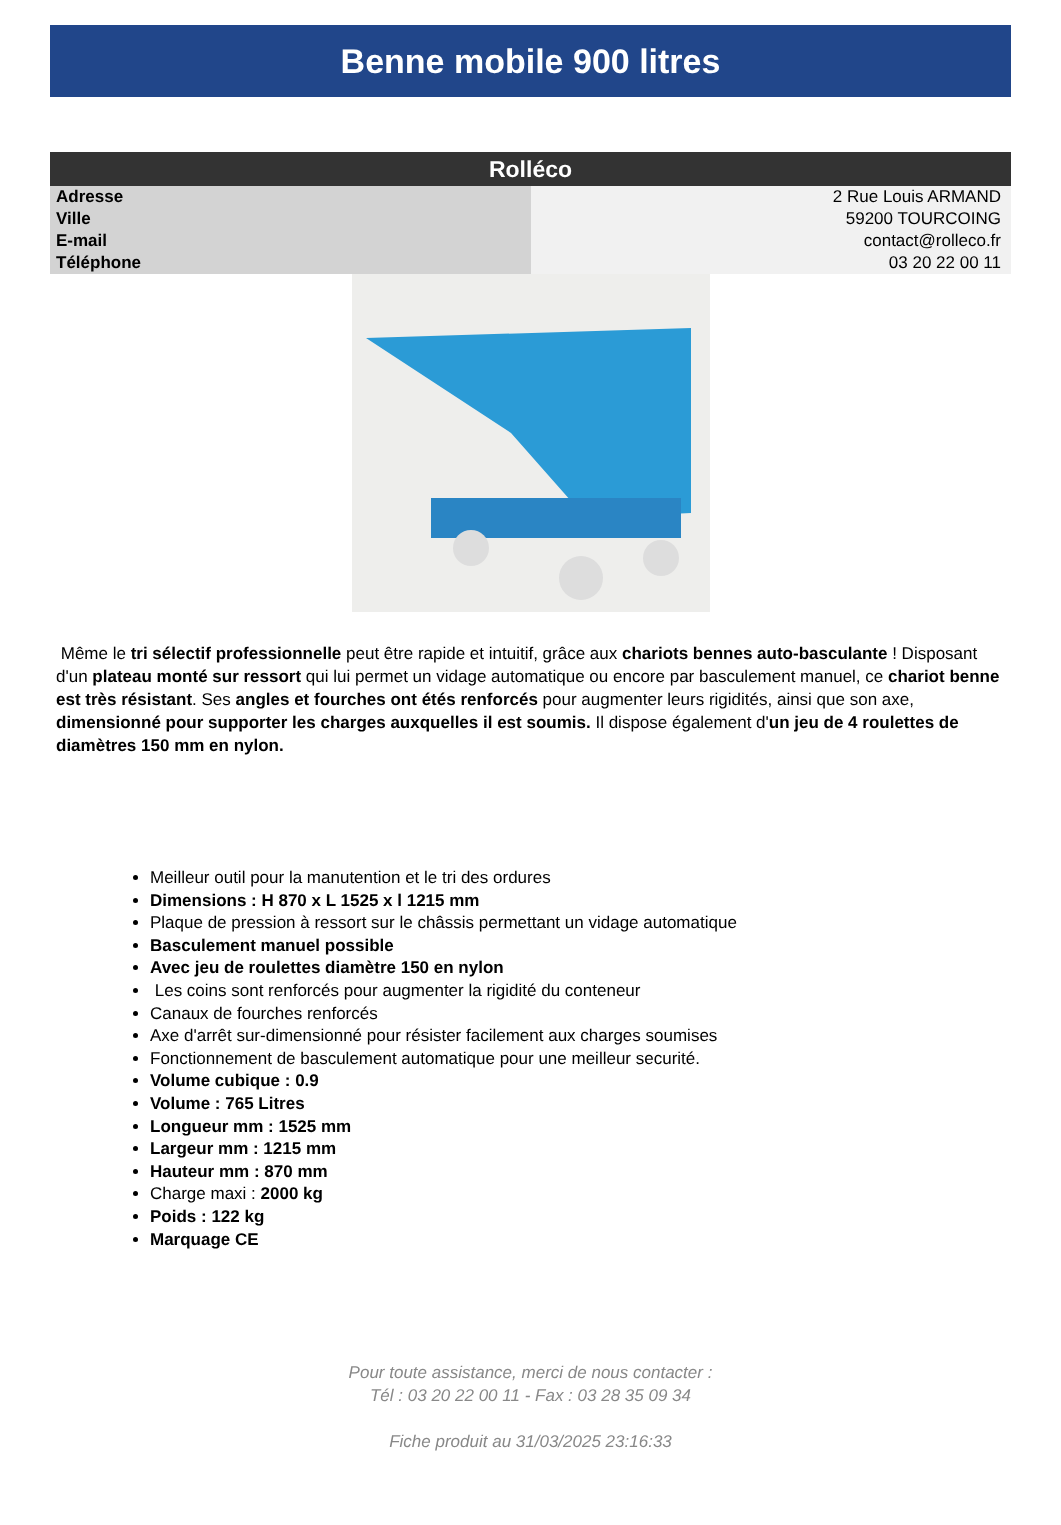Benne mobile 900 litres
| Rolléco | |
| --- | --- |
| Adresse | 2 Rue Louis ARMAND |
| Ville | 59200 TOURCOING |
| E-mail | contact@rolleco.fr |
| Téléphone | 03 20 22 00 11 |
Même le tri sélectif professionnelle peut être rapide et intuitif, grâce aux chariots bennes auto-basculante ! Disposant d'un plateau monté sur ressort qui lui permet un vidage automatique ou encore par basculement manuel, ce chariot benne est très résistant. Ses angles et fourches ont étés renforcés pour augmenter leurs rigidités, ainsi que son axe, dimensionné pour supporter les charges auxquelles il est soumis. Il dispose également d'un jeu de 4 roulettes de diamètres 150 mm en nylon.
Meilleur outil pour la manutention et le tri des ordures
Dimensions : H 870 x L 1525 x l 1215 mm
Plaque de pression à ressort sur le châssis permettant un vidage automatique
Basculement manuel possible
Avec jeu de roulettes diamètre 150 en nylon
Les coins sont renforcés pour augmenter la rigidité du conteneur
Canaux de fourches renforcés
Axe d'arrêt sur-dimensionné pour résister facilement aux charges soumises
Fonctionnement de basculement automatique pour une meilleur securité.
Volume cubique : 0.9
Volume : 765 Litres
Longueur mm : 1525 mm
Largeur mm : 1215 mm
Hauteur mm : 870 mm
Charge maxi : 2000 kg
Poids : 122 kg
Marquage CE
Pour toute assistance, merci de nous contacter :
Tél : 03 20 22 00 11 - Fax : 03 28 35 09 34
Fiche produit au 31/03/2025 23:16:33